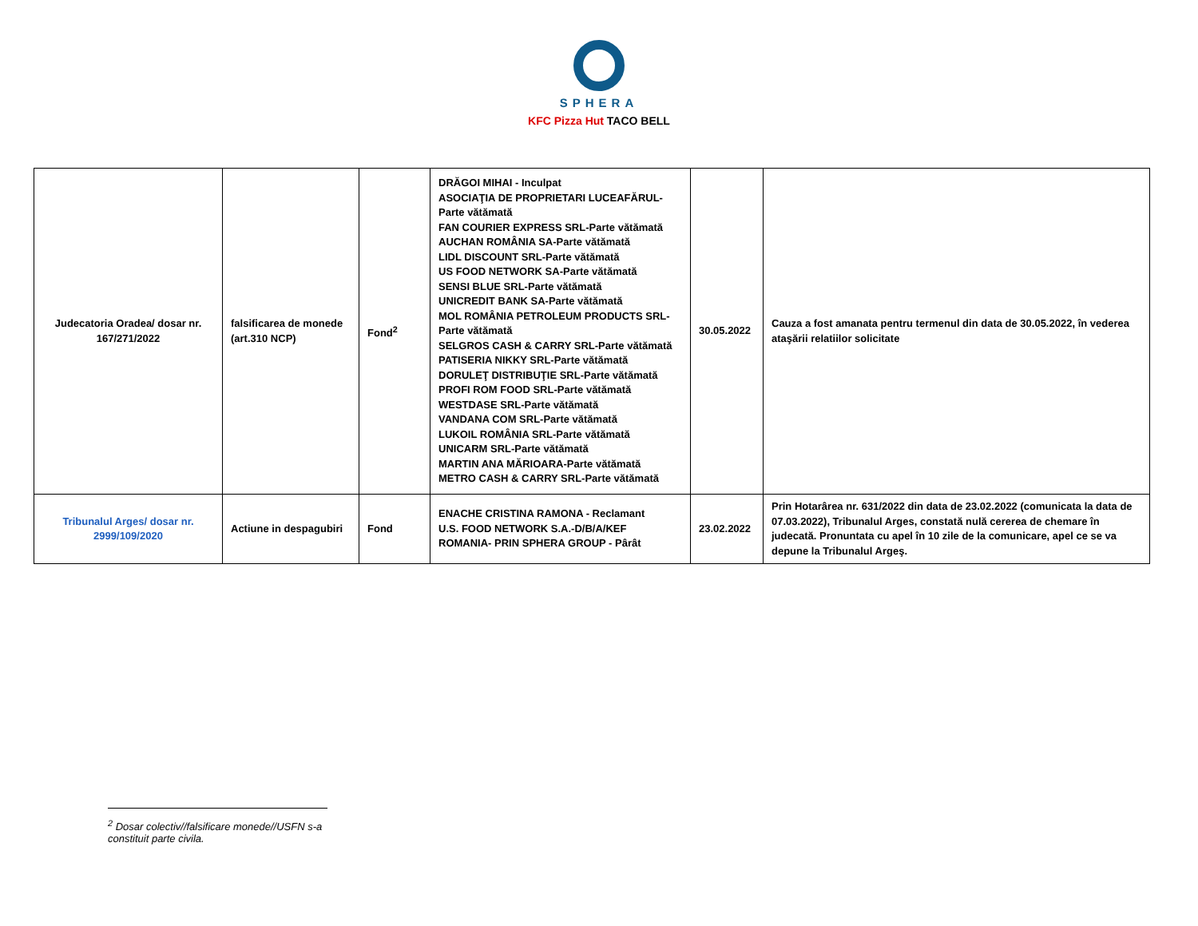SPHERA
KFC Pizza Hut TACO BELL
| Judecatoria Oradea/ dosar nr. 167/271/2022 | falsificarea de monede (art.310 NCP) | Fond<sup>2</sup> | DRĂGOI MIHAI - Inculpat ASOCIAŢIA DE PROPRIETARI LUCEAFĂRUL-Parte vătămată FAN COURIER EXPRESS SRL-Parte vătămată AUCHAN ROMÂNIA SA-Parte vătămată LIDL DISCOUNT SRL-Parte vătămată US FOOD NETWORK SA-Parte vătămată SENSI BLUE SRL-Parte vătămată UNICREDIT BANK SA-Parte vătămată MOL ROMÂNIA PETROLEUM PRODUCTS SRL-Parte vătămată SELGROS CASH & CARRY SRL-Parte vătămată PATISERIA NIKKY SRL-Parte vătămată DORULEŢ DISTRIBUŢIE SRL-Parte vătămată PROFI ROM FOOD SRL-Parte vătămată WESTDASE SRL-Parte vătămată VANDANA COM SRL-Parte vătămată LUKOIL ROMÂNIA SRL-Parte vătămată UNICARM SRL-Parte vătămată MARTIN ANA MĂRIOARA-Parte vătămată METRO CASH & CARRY SRL-Parte vătămată | 30.05.2022 | Cauza a fost amanata pentru termenul din data de 30.05.2022, în vederea ataşării relatiilor solicitate |
| Tribunalul Arges/ dosar nr. 2999/109/2020 | Actiune in despagubiri | Fond | ENACHE CRISTINA RAMONA - Reclamant U.S. FOOD NETWORK S.A.-D/B/A/KEF ROMANIA- PRIN SPHERA GROUP - Pârât | 23.02.2022 | Prin Hotarârea nr. 631/2022 din data de 23.02.2022 (comunicata la data de 07.03.2022), Tribunalul Arges, constată nulă cererea de chemare în judecată. Pronuntata cu apel în 10 zile de la comunicare, apel ce se va depune la Tribunalul Argeş. |
<sup>2</sup> Dosar colectiv//falsificare monede//USFN s-a constituit parte civila.